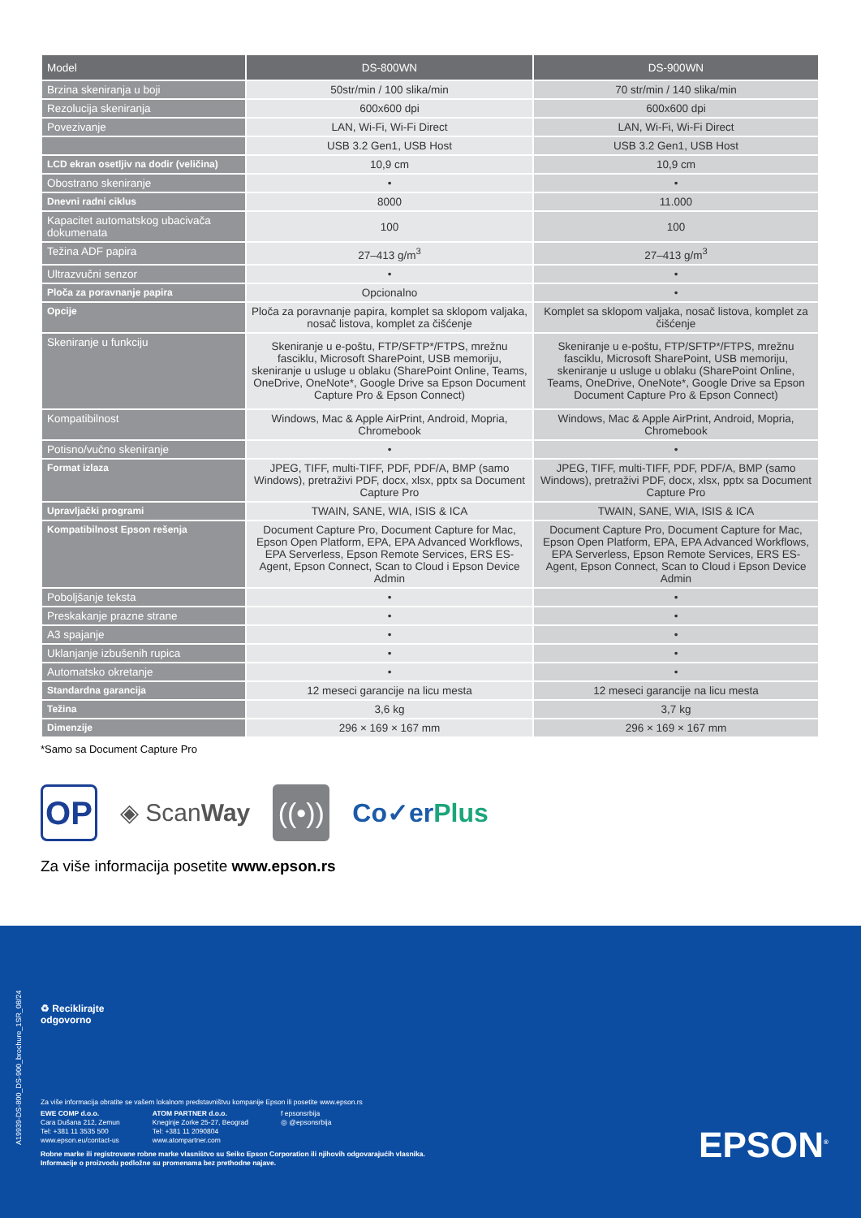| Model | DS-800WN | DS-900WN |
| --- | --- | --- |
| Brzina skeniranja u boji | 50str/min / 100 slika/min | 70 str/min / 140 slika/min |
| Rezolucija skeniranja | 600x600 dpi | 600x600 dpi |
| Povezivanje | LAN, Wi-Fi, Wi-Fi Direct | LAN, Wi-Fi, Wi-Fi Direct |
| | USB 3.2 Gen1, USB Host | USB 3.2 Gen1, USB Host |
| LCD ekran osetljiv na dodir (veličina) | 10,9 cm | 10,9 cm |
| Obostrano skeniranje | • | • |
| Dnevni radni ciklus | 8000 | 11.000 |
| Kapacitet automatskog ubacivača dokumenata | 100 | 100 |
| Težina ADF papira | 27–413 g/m<sup>3</sup> | 27–413 g/m<sup>3</sup> |
| Ultrazvučni senzor | • | • |
| Ploča za poravnanje papira | Opcionalno | • |
| Opcije | Ploča za poravnanje papira, komplet sa sklopom valjaka, nosač listova, komplet za čišćenje | Komplet sa sklopom valjaka, nosač listova, komplet za čišćenje |
| Skeniranje u funkciju | Skeniranje u e-poštu, FTP/SFTP*/FTPS, mrežnu fasciklu, Microsoft SharePoint, USB memoriju, skeniranje u usluge u oblaku (SharePoint Online, Teams, OneDrive, OneNote*, Google Drive sa Epson Document Capture Pro & Epson Connect) | Skeniranje u e-poštu, FTP/SFTP*/FTPS, mrežnu fasciklu, Microsoft SharePoint, USB memoriju, skeniranje u usluge u oblaku (SharePoint Online, Teams, OneDrive, OneNote*, Google Drive sa Epson Document Capture Pro & Epson Connect) |
| Kompatibilnost | Windows, Mac & Apple AirPrint, Android, Mopria, Chromebook | Windows, Mac & Apple AirPrint, Android, Mopria, Chromebook |
| Potisno/vučno skeniranje | • | • |
| Format izlaza | JPEG, TIFF, multi-TIFF, PDF, PDF/A, BMP (samo Windows), pretraživi PDF, docx, xlsx, pptx sa Document Capture Pro | JPEG, TIFF, multi-TIFF, PDF, PDF/A, BMP (samo Windows), pretraživi PDF, docx, xlsx, pptx sa Document Capture Pro |
| Upravljački programi | TWAIN, SANE, WIA, ISIS & ICA | TWAIN, SANE, WIA, ISIS & ICA |
| Kompatibilnost Epson rešenja | Document Capture Pro, Document Capture for Mac, Epson Open Platform, EPA, EPA Advanced Workflows, EPA Serverless, Epson Remote Services, ERS ES-Agent, Epson Connect, Scan to Cloud i Epson Device Admin | Document Capture Pro, Document Capture for Mac, Epson Open Platform, EPA, EPA Advanced Workflows, EPA Serverless, Epson Remote Services, ERS ES-Agent, Epson Connect, Scan to Cloud i Epson Device Admin |
| Poboljšanje teksta | • | • |
| Preskakanje prazne strane | • | • |
| A3 spajanje | • | • |
| Uklanjanje izbušenih rupica | • | • |
| Automatsko okretanje | • | • |
| Standardna garancija | 12 meseci garancije na licu mesta | 12 meseci garancije na licu mesta |
| Težina | 3,6 kg | 3,7 kg |
| Dimenzije | 296 × 169 × 167 mm | 296 × 169 × 167 mm |
*Samo sa Document Capture Pro
OP
◈ ScanWay
((•))
Co✓erPlus
Za više informacija posetite www.epson.rs
♻ Reciklirajte
odgovorno
Za više informacija obratite se vašem lokalnom predstavništvu kompanije Epson ili posetite www.epson.rs
EWE COMP d.o.o.
Cara Dušana 212, Zemun
Tel: +381 11 3535 500
www.epson.eu/contact-us
ATOM PARTNER d.o.o.
Kneginje Zorke 25-27, Beograd
Tel: +381 11 2090804
www.atompartner.com
f epsonsrbija
◎ @epsonsrbija
Robne marke ili registrovane robne marke vlasništvo su Seiko Epson Corporation ili njihovih odgovarajućih vlasnika.
Informacije o proizvodu podložne su promenama bez prethodne najave.
EPSON<sup>®</sup>
A19939-DS-800_DS-900_brochure_1SR_08/24